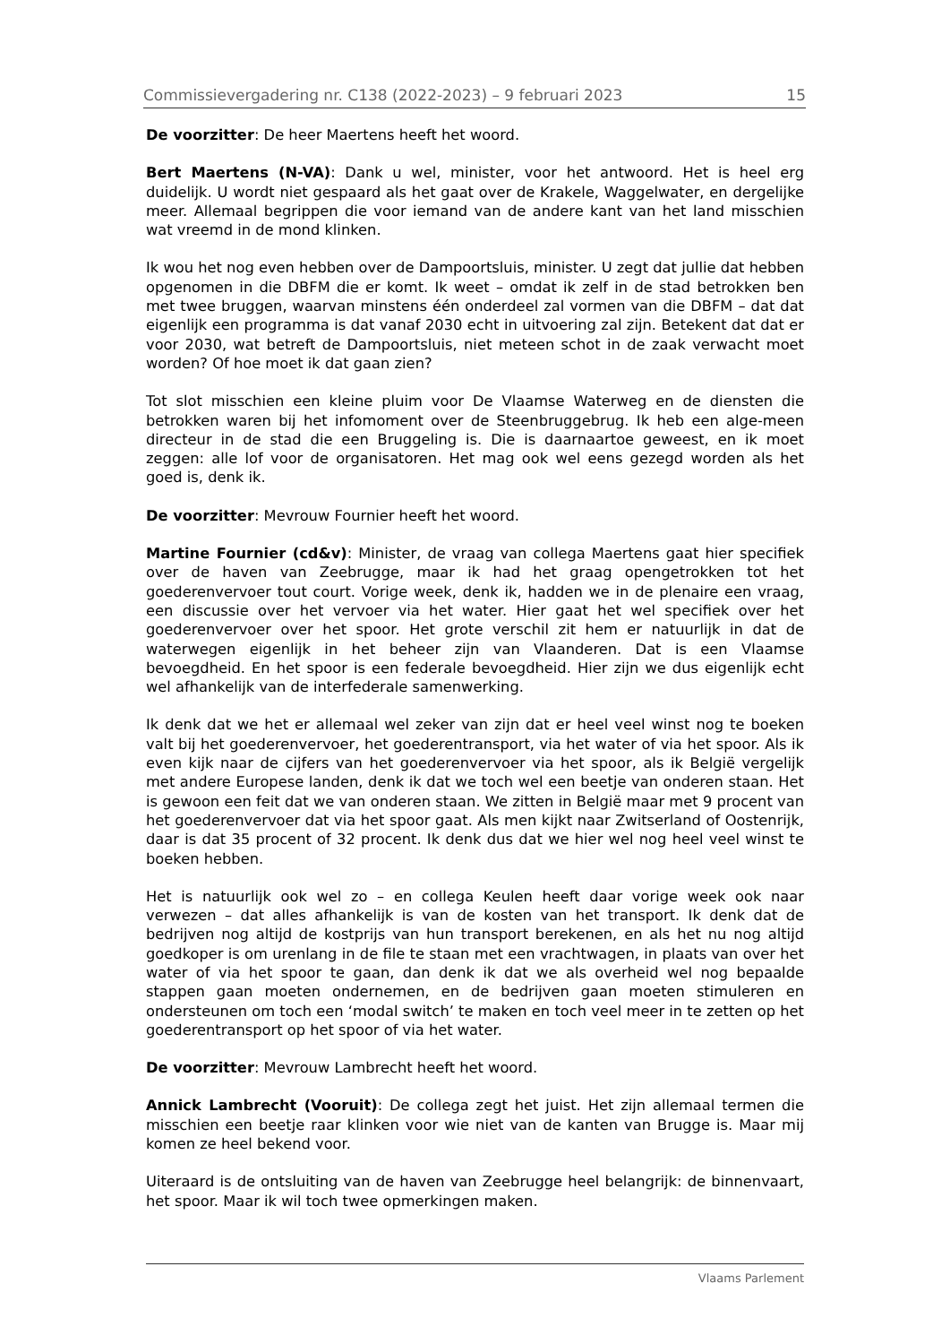Commissievergadering nr. C138 (2022-2023) – 9 februari 2023 15
De voorzitter: De heer Maertens heeft het woord.
Bert Maertens (N-VA): Dank u wel, minister, voor het antwoord. Het is heel erg duidelijk. U wordt niet gespaard als het gaat over de Krakele, Waggelwater, en dergelijke meer. Allemaal begrippen die voor iemand van de andere kant van het land misschien wat vreemd in de mond klinken.
Ik wou het nog even hebben over de Dampoortsluis, minister. U zegt dat jullie dat hebben opgenomen in die DBFM die er komt. Ik weet – omdat ik zelf in de stad betrokken ben met twee bruggen, waarvan minstens één onderdeel zal vormen van die DBFM – dat dat eigenlijk een programma is dat vanaf 2030 echt in uitvoering zal zijn. Betekent dat dat er voor 2030, wat betreft de Dampoortsluis, niet meteen schot in de zaak verwacht moet worden? Of hoe moet ik dat gaan zien?
Tot slot misschien een kleine pluim voor De Vlaamse Waterweg en de diensten die betrokken waren bij het infomoment over de Steenbruggebrug. Ik heb een alge-meen directeur in de stad die een Bruggeling is. Die is daarnaartoe geweest, en ik moet zeggen: alle lof voor de organisatoren. Het mag ook wel eens gezegd worden als het goed is, denk ik.
De voorzitter: Mevrouw Fournier heeft het woord.
Martine Fournier (cd&v): Minister, de vraag van collega Maertens gaat hier specifiek over de haven van Zeebrugge, maar ik had het graag opengetrokken tot het goederenvervoer tout court. Vorige week, denk ik, hadden we in de plenaire een vraag, een discussie over het vervoer via het water. Hier gaat het wel specifiek over het goederenvervoer over het spoor. Het grote verschil zit hem er natuurlijk in dat de waterwegen eigenlijk in het beheer zijn van Vlaanderen. Dat is een Vlaamse bevoegdheid. En het spoor is een federale bevoegdheid. Hier zijn we dus eigenlijk echt wel afhankelijk van de interfederale samenwerking.
Ik denk dat we het er allemaal wel zeker van zijn dat er heel veel winst nog te boeken valt bij het goederenvervoer, het goederentransport, via het water of via het spoor. Als ik even kijk naar de cijfers van het goederenvervoer via het spoor, als ik België vergelijk met andere Europese landen, denk ik dat we toch wel een beetje van onderen staan. Het is gewoon een feit dat we van onderen staan. We zitten in België maar met 9 procent van het goederenvervoer dat via het spoor gaat. Als men kijkt naar Zwitserland of Oostenrijk, daar is dat 35 procent of 32 procent. Ik denk dus dat we hier wel nog heel veel winst te boeken hebben.
Het is natuurlijk ook wel zo – en collega Keulen heeft daar vorige week ook naar verwezen – dat alles afhankelijk is van de kosten van het transport. Ik denk dat de bedrijven nog altijd de kostprijs van hun transport berekenen, en als het nu nog altijd goedkoper is om urenlang in de file te staan met een vrachtwagen, in plaats van over het water of via het spoor te gaan, dan denk ik dat we als overheid wel nog bepaalde stappen gaan moeten ondernemen, en de bedrijven gaan moeten stimuleren en ondersteunen om toch een ‘modal switch’ te maken en toch veel meer in te zetten op het goederentransport op het spoor of via het water.
De voorzitter: Mevrouw Lambrecht heeft het woord.
Annick Lambrecht (Vooruit): De collega zegt het juist. Het zijn allemaal termen die misschien een beetje raar klinken voor wie niet van de kanten van Brugge is. Maar mij komen ze heel bekend voor.
Uiteraard is de ontsluiting van de haven van Zeebrugge heel belangrijk: de binnenvaart, het spoor. Maar ik wil toch twee opmerkingen maken.
Vlaams Parlement